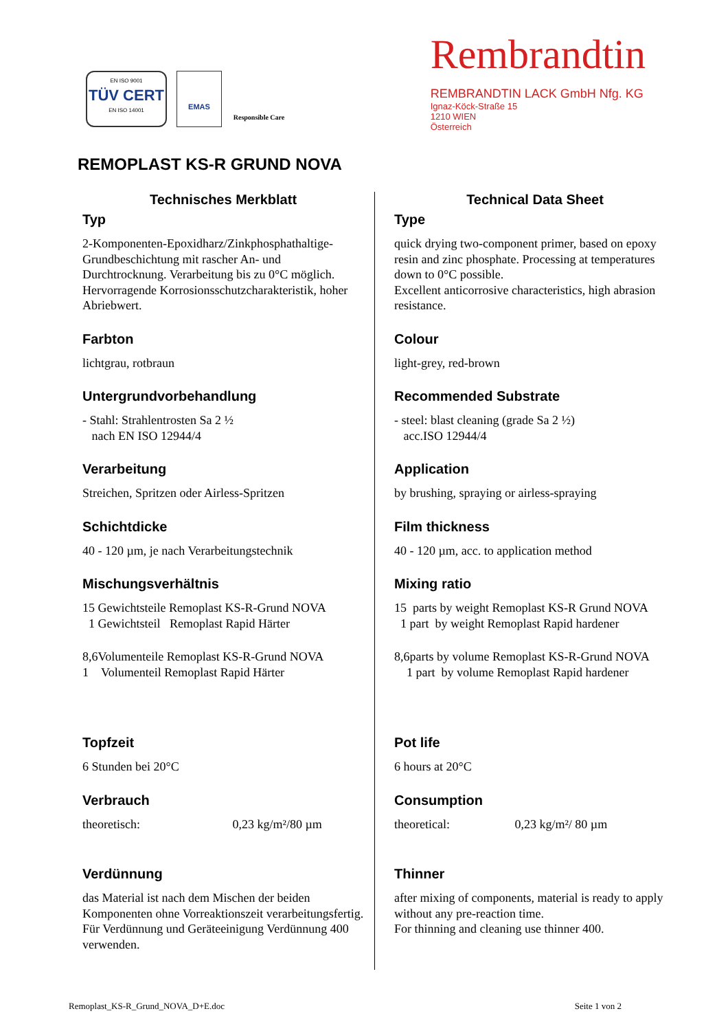EN ISO 9001
TÜV CERT
EN ISO 14001
EMAS
Responsible Care
Rembrandtin
REMBRANDTIN LACK GmbH Nfg. KG
Ignaz-Köck-Straße 15
1210 WIEN
Österreich
REMOPLAST KS-R GRUND NOVA
Technisches Merkblatt
Typ
2-Komponenten-Epoxidharz/Zinkphosphathaltige-Grundbeschichtung mit rascher An- und Durchtrocknung. Verarbeitung bis zu 0°C möglich. Hervorragende Korrosionsschutzcharakteristik, hoher Abriebwert.
Farbton
lichtgrau, rotbraun
Untergrundvorbehandlung
- Stahl: Strahlentrosten Sa 2 ½
nach EN ISO 12944/4
Verarbeitung
Streichen, Spritzen oder Airless-Spritzen
Schichtdicke
40 - 120 µm, je nach Verarbeitungstechnik
Mischungsverhältnis
15 Gewichtsteile Remoplast KS-R-Grund NOVA
1 Gewichtsteil Remoplast Rapid Härter
8,6Volumenteile Remoplast KS-R-Grund NOVA
1 Volumenteil Remoplast Rapid Härter
Topfzeit
6 Stunden bei 20°C
Verbrauch
theoretisch: 0,23 kg/m²/80 µm
Verdünnung
das Material ist nach dem Mischen der beiden Komponenten ohne Vorreaktionszeit verarbeitungsfertig. Für Verdünnung und Geräteeinigung Verdünnung 400 verwenden.
Technical Data Sheet
Type
quick drying two-component primer, based on epoxy resin and zinc phosphate. Processing at temperatures down to 0°C possible.
Excellent anticorrosive characteristics, high abrasion resistance.
Colour
light-grey, red-brown
Recommended Substrate
- steel: blast cleaning (grade Sa 2 ½)
acc.ISO 12944/4
Application
by brushing, spraying or airless-spraying
Film thickness
40 - 120 µm, acc. to application method
Mixing ratio
15 parts by weight Remoplast KS-R Grund NOVA
1 part by weight Remoplast Rapid hardener
8,6parts by volume Remoplast KS-R-Grund NOVA
1 part by volume Remoplast Rapid hardener
Pot life
6 hours at 20°C
Consumption
theoretical: 0,23 kg/m²/ 80 µm
Thinner
after mixing of components, material is ready to apply without any pre-reaction time.
For thinning and cleaning use thinner 400.
Remoplast_KS-R_Grund_NOVA_D+E.doc Seite 1 von 2